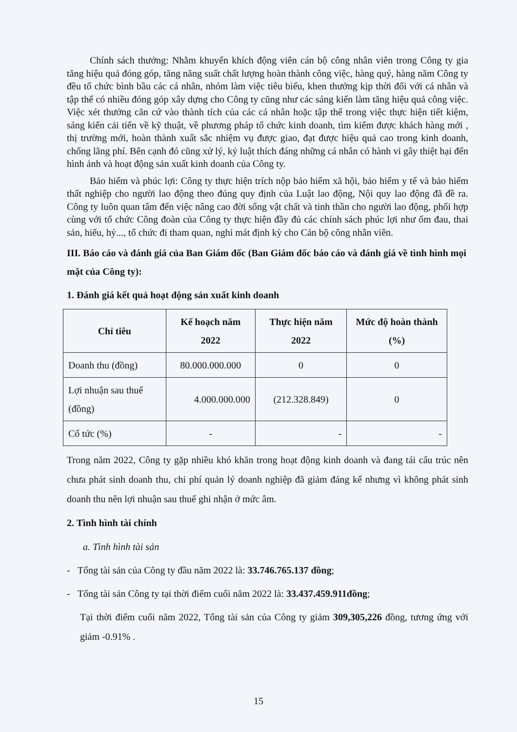Chính sách thưởng: Nhằm khuyến khích động viên cán bộ công nhân viên trong Công ty gia tăng hiệu quả đóng góp, tăng năng suất chất lượng hoàn thành công việc, hàng quý, hàng năm Công ty đều tổ chức bình bầu các cá nhân, nhóm làm việc tiêu biểu, khen thưởng kịp thời đối với cá nhân và tập thể có nhiều đóng góp xây dựng cho Công ty cũng như các sáng kiến làm tăng hiệu quả công việc. Việc xét thưởng căn cứ vào thành tích của các cá nhân hoặc tập thể trong việc thực hiện tiết kiệm, sáng kiến cải tiến về kỹ thuật, về phương pháp tổ chức kinh doanh, tìm kiếm được khách hàng mới , thị trường mới, hoàn thành xuất sắc nhiệm vụ được giao, đạt được hiệu quả cao trong kinh doanh, chống lãng phí. Bên cạnh đó cũng xử lý, kỷ luật thích đáng những cá nhân có hành vi gây thiệt hại đến hình ảnh và hoạt động sản xuất kinh doanh của Công ty.
Bảo hiểm và phúc lợi: Công ty thực hiện trích nộp bảo hiểm xã hội, bảo hiểm y tế và bảo hiểm thất nghiệp cho người lao động theo đúng quy định của Luật lao động, Nội quy lao động đã đề ra. Công ty luôn quan tâm đến việc nâng cao đời sống vật chất và tinh thần cho người lao động, phối hợp cùng với tổ chức Công đoàn của Công ty thực hiện đầy đủ các chính sách phúc lợi như ốm đau, thai sản, hiếu, hỷ..., tổ chức đi tham quan, nghỉ mát định kỳ cho Cán bộ công nhân viên.
III. Báo cáo và đánh giá của Ban Giám đốc (Ban Giám đốc báo cáo và đánh giá về tình hình mọi mặt của Công ty):
1. Đánh giá kết quả hoạt động sản xuất kinh doanh
| Chỉ tiêu | Kế hoạch năm 2022 | Thực hiện năm 2022 | Mức độ hoàn thành (%) |
| --- | --- | --- | --- |
| Doanh thu (đồng) | 80.000.000.000 | 0 | 0 |
| Lợi nhuận sau thuế (đồng) | 4.000.000.000 | (212.328.849) | 0 |
| Cổ tức (%) | - | - | - |
Trong năm 2022, Công ty gặp nhiều khó khăn trong hoạt động kinh doanh và đang tái cấu trúc nên chưa phát sinh doanh thu, chi phí quản lý doanh nghiệp đã giảm đáng kể nhưng vì không phát sinh doanh thu nên lợi nhuận sau thuế ghi nhận ở mức âm.
2. Tình hình tài chính
a. Tình hình tài sản
- Tổng tài sản của Công ty đầu năm 2022 là: 33.746.765.137 đồng;
- Tổng tài sản Công ty tại thời điểm cuối năm 2022 là: 33.437.459.911đồng;
Tại thời điểm cuối năm 2022, Tổng tài sản của Công ty giảm 309,305,226 đồng, tương ứng với giảm -0.91% .
15